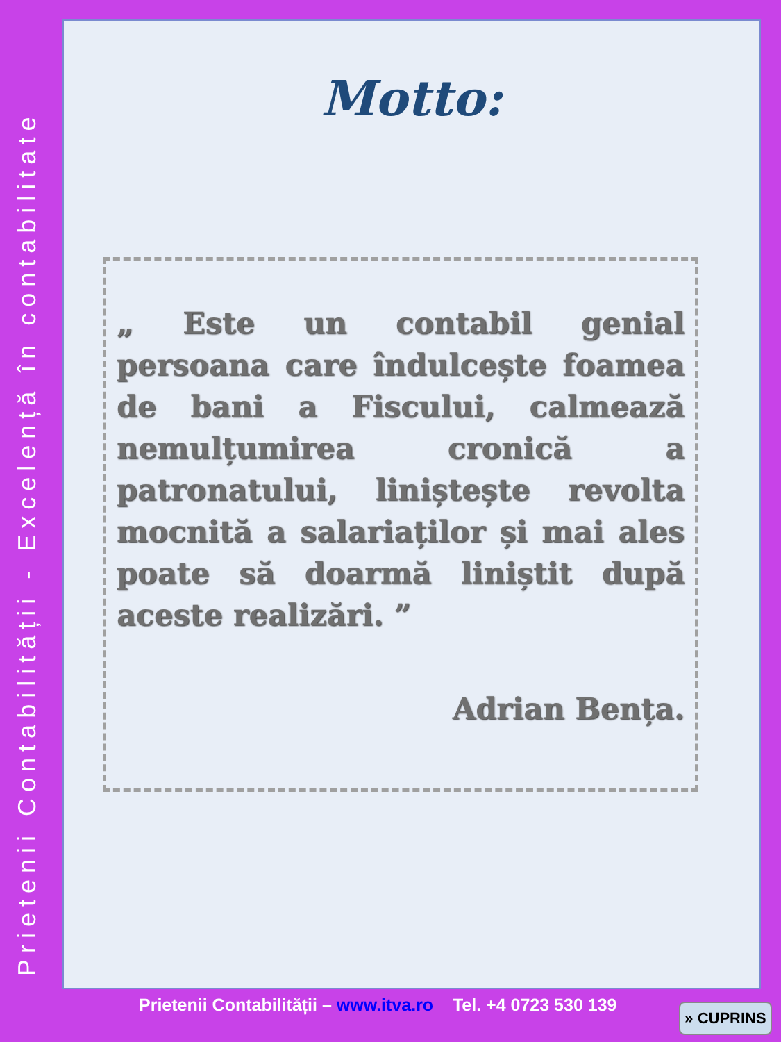Prietenii Contabilității - Excelență în contabilitate
Motto:
„ Este un contabil genial persoana care îndulcește foamea de bani a Fiscului, calmează nemulțumirea cronică a patronatului, liniștește revolta mocnită a salariaților și mai ales poate să doarmă liniștit după aceste realizări. ”
Adrian Bența.
Prietenii Contabilității – www.itva.ro Tel. +4 0723 530 139
» CUPRINS